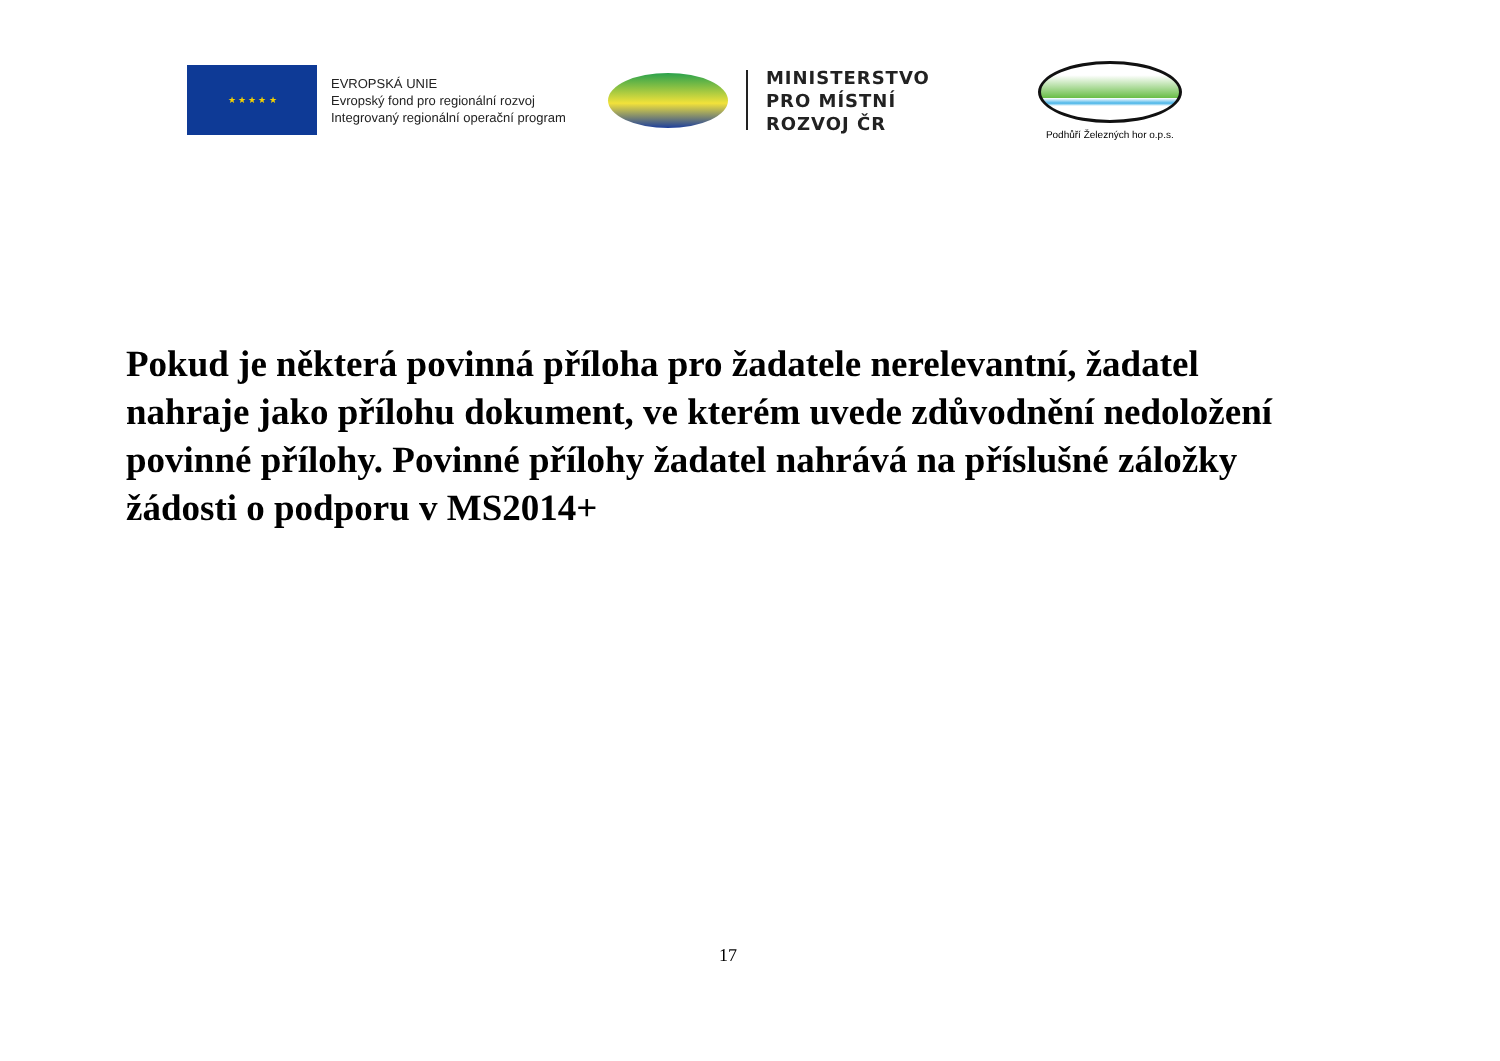★ ★ ★ ★ ★
EVROPSKÁ UNIE
Evropský fond pro regionální rozvoj
Integrovaný regionální operační program
MINISTERSTVO
PRO MÍSTNÍ
ROZVOJ ČR
Podhůří Železných hor o.p.s.
Pokud je některá povinná příloha pro žadatele nerelevantní, žadatel nahraje jako přílohu dokument, ve kterém uvede zdůvodnění nedoložení povinné přílohy. Povinné přílohy žadatel nahrává na příslušné záložky žádosti o podporu v MS2014+
17